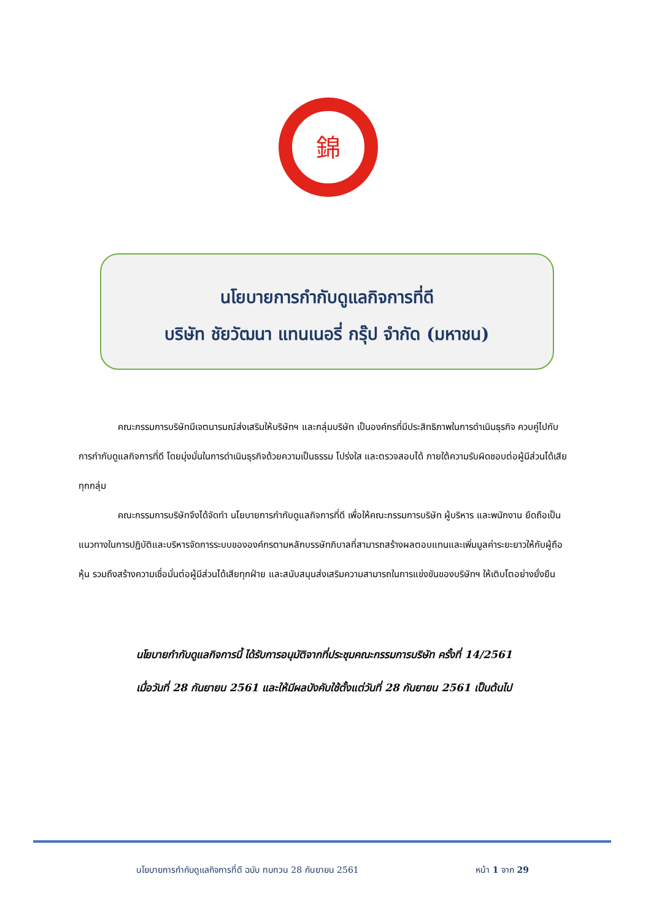錦
นโยบายการกำกับดูแลกิจการที่ดี
บริษัท ชัยวัฒนา แทนเนอรี่ กรุ๊ป จำกัด (มหาชน)
คณะกรรมการบริษัทมีเจตนารมณ์ส่งเสริมให้บริษัทฯ และกลุ่มบริษัท เป็นองค์กรที่มีประสิทธิภาพในการดำเนินธุรกิจ ควบคู่ไปกับการกำกับดูแลกิจการที่ดี โดยมุ่งมั่นในการดำเนินธุรกิจด้วยความเป็นธรรม โปร่งใส และตรวจสอบได้ ภายใต้ความรับผิดชอบต่อผู้มีส่วนได้เสียทุกกลุ่ม
คณะกรรมการบริษัทจึงได้จัดทำ นโยบายการกำกับดูแลกิจการที่ดี เพื่อให้คณะกรรมการบริษัท ผู้บริหาร และพนักงาน ยึดถือเป็นแนวทางในการปฏิบัติและบริหารจัดการระบบขององค์กรตามหลักบรรษัทภิบาลที่สามารถสร้างผลตอบแทนและเพิ่มมูลค่าระยะยาวให้กับผู้ถือหุ้น รวมถึงสร้างความเชื่อมั่นต่อผู้มีส่วนได้เสียทุกฝ่าย และสนับสนุนส่งเสริมความสามารถในการแข่งขันของบริษัทฯ ให้เติบโตอย่างยั่งยืน
นโยบายกำกับดูแลกิจการนี้ ได้รับการอนุมัติจากที่ประชุมคณะกรรมการบริษัท ครั้งที่ 14/2561
เมื่อวันที่ 28 กันยายน 2561 และให้มีผลบังคับใช้ตั้งแต่วันที่ 28 กันยายน 2561 เป็นต้นไป
นโยบายการกำกับดูแลกิจการที่ดี ฉบับ ทบทวน 28 กันยายน 2561 หน้า 1 จาก 29